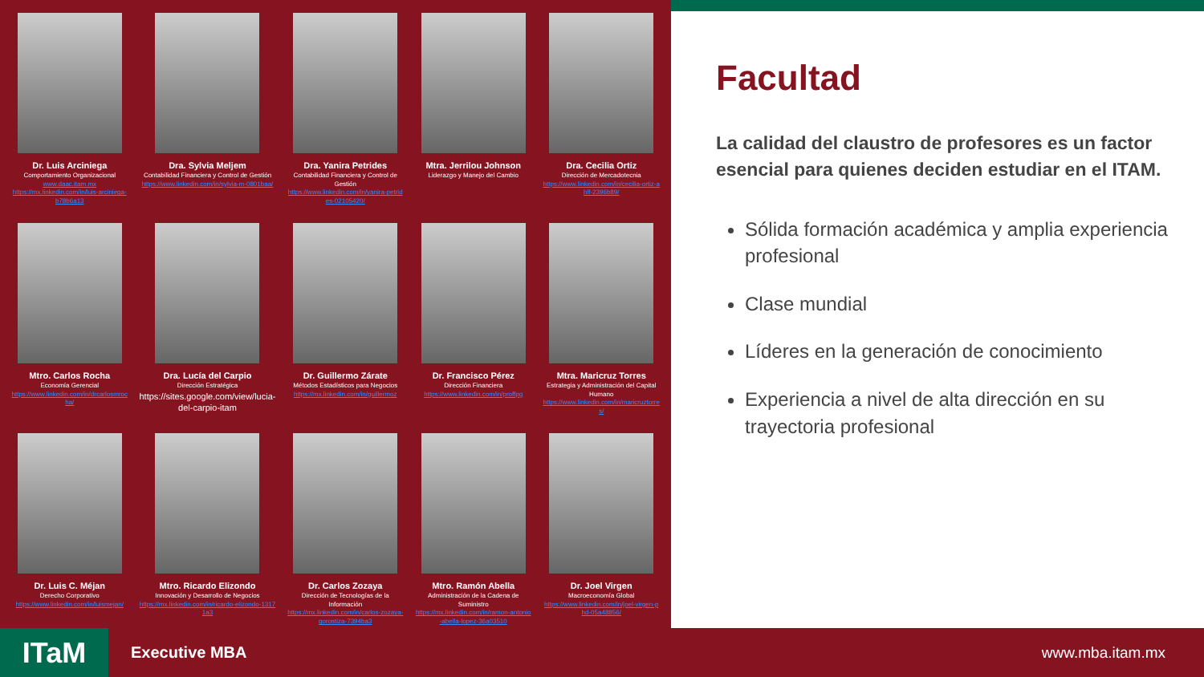Dr. Luis Arciniega
Comportamiento Organizacional
www.daac.itam.mx
https://mx.linkedin.com/in/luis-arciniega-b78b6a13
Dra. Sylvia Meljem
Contabilidad Financiera y Control de Gestión
https://www.linkedin.com/in/sylvia-m-0801baa/
Dra. Yanira Petrides
Contabilidad Financiera y Control de Gestión
https://www.linkedin.com/in/yanira-petrides-02105420/
Mtra. Jerrilou Johnson
Liderazgo y Manejo del Cambio
Dra. Cecilia Ortiz
Dirección de Mercadotecnia
https://www.linkedin.com/in/cecilia-ortiz-ahlf-2396b89/
Mtro. Carlos Rocha
Economía Gerencial
https://www.linkedin.com/in/drcarlosmrocha/
Dra. Lucía del Carpio
Dirección Estratégica
https://sites.google.com/view/lucia-del-carpio-itam
Dr. Guillermo Zárate
Métodos Estadísticos para Negocios
https://mx.linkedin.com/in/guillermoz
Dr. Francisco Pérez
Dirección Financiera
https://www.linkedin.com/in/proffpg
Mtra. Maricruz Torres
Estrategia y Administración del Capital Humano
https://www.linkedin.com/in/maricruztorres/
Dr. Luis C. Méjan
Derecho Corporativo
https://www.linkedin.com/in/luismejan/
Mtro. Ricardo Elizondo
Innovación y Desarrollo de Negocios
https://mx.linkedin.com/in/ricardo-elizondo-13171a3
Dr. Carlos Zozaya
Dirección de Tecnologías de la Información
https://mx.linkedin.com/in/carlos-zozaya-gorostiza-7394ba3
Mtro. Ramón Abella
Administración de la Cadena de Suministro
https://mx.linkedin.com/in/ramon-antonio-abella-lopez-36a03510
Dr. Joel Virgen
Macroeconomía Global
https://www.linkedin.com/in/joel-virgen-phd-05a48856/
Facultad
La calidad del claustro de profesores es un factor esencial para quienes deciden estudiar en el ITAM.
Sólida formación académica y amplia experiencia profesional
Clase mundial
Líderes en la generación de conocimiento
Experiencia a nivel de alta dirección en su trayectoria profesional
ITaM
Executive MBA www.mba.itam.mx